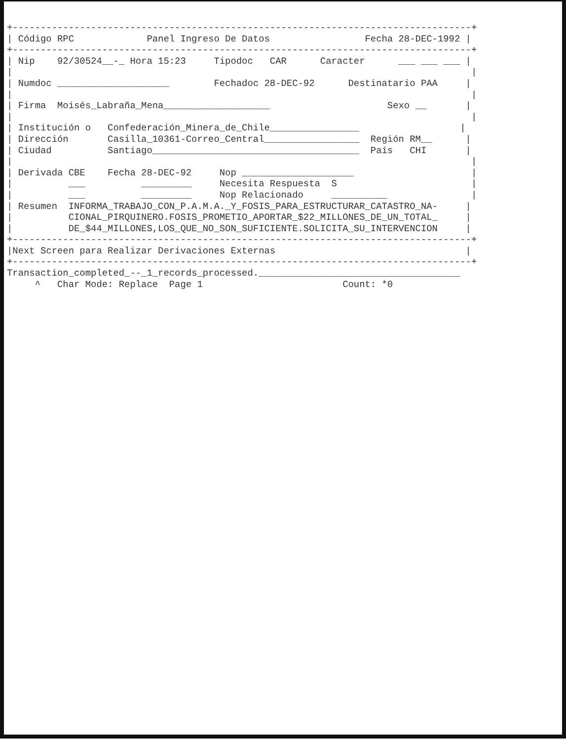+----------------------------------------------------------------------------------+
| Código RPC             Panel Ingreso De Datos                 Fecha 28-DEC-1992 |
+----------------------------------------------------------------------------------+
| Nip    92/30524__-_ Hora 15:23     Tipodoc   CAR      Caracter      ___ ___ ___ |
|                                                                                  |
| Numdoc ____________________        Fechadoc 28-DEC-92      Destinatario PAA     |
|                                                                                  |
| Firma  Moisés_Labraña_Mena___________________                     Sexo __       |
|                                                                                  |
| Institución o   Confederación_Minera_de_Chile________________                  |
| Dirección       Casilla_10361-Correo_Central_________________  Región RM__      |
| Ciudad          Santiago_____________________________________  País   CHI       |
|                                                                                  |
| Derivada CBE    Fecha 28-DEC-92     Nop ____________________                     |
|          ___          _________     Necesita Respuesta  S                        |
|          ___          _________     Nop Relacionado     __________               |
| Resumen  INFORMA_TRABAJO_CON_P.A.M.A._Y_FOSIS_PARA_ESTRUCTURAR_CATASTRO_NA-     |
|          CIONAL_PIRQUINERO.FOSIS_PROMETIO_APORTAR_$22_MILLONES_DE_UN_TOTAL_     |
|          DE_$44_MILLONES,LOS_QUE_NO_SON_SUFICIENTE.SOLICITA_SU_INTERVENCION     |
+----------------------------------------------------------------------------------+
|Next Screen para Realizar Derivaciones Externas                                  |
+----------------------------------------------------------------------------------+
Transaction_completed_--_1_records_processed.____________________________________
     ^   Char Mode: Replace  Page 1                         Count: *0